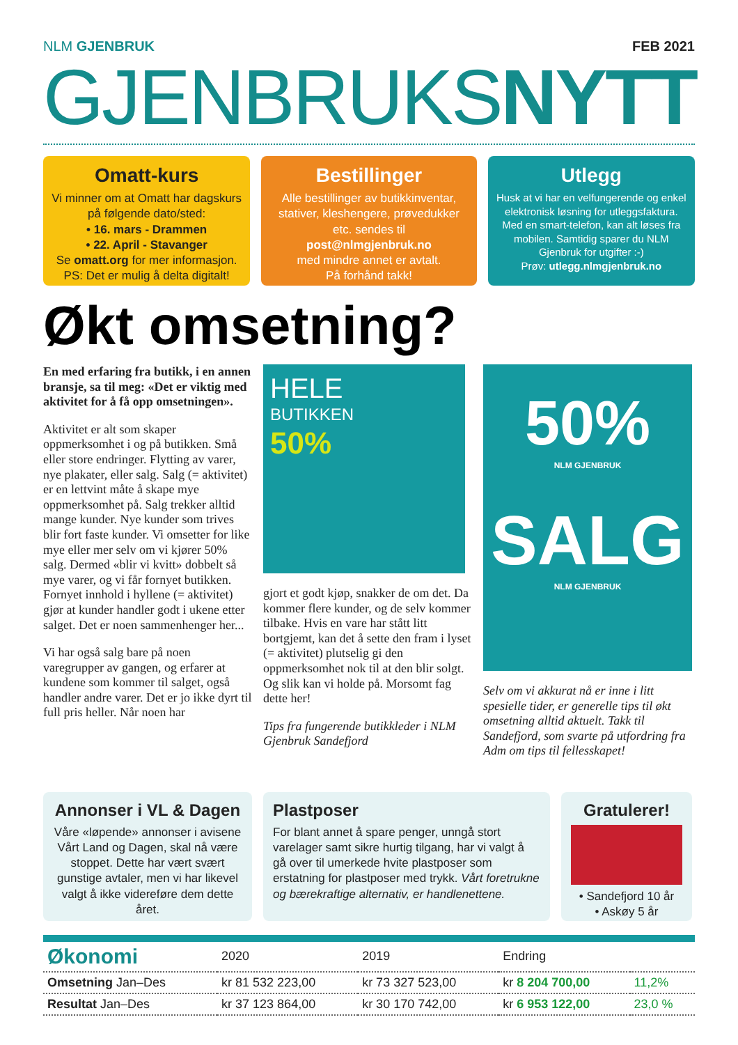NLM GJENBRUK FEB 2021
GJENBRUKSNYTT
Omatt-kurs
Vi minner om at Omatt har dagskurs på følgende dato/sted:
• 16. mars - Drammen
• 22. April - Stavanger
Se omatt.org for mer informasjon.
PS: Det er mulig å delta digitalt!
Bestillinger
Alle bestillinger av butikkinventar, stativer, kleshengere, prøvedukker etc. sendes til
post@nlmgjenbruk.no
med mindre annet er avtalt.
På forhånd takk!
Utlegg
Husk at vi har en velfungerende og enkel elektronisk løsning for utleggsfaktura. Med en smart-telefon, kan alt løses fra mobilen. Samtidig sparer du NLM Gjenbruk for utgifter :-)
Prøv: utlegg.nlmgjenbruk.no
Økt omsetning?
En med erfaring fra butikk, i en annen bransje, sa til meg: «Det er viktig med aktivitet for å få opp omsetningen».
Aktivitet er alt som skaper oppmerksomhet i og på butikken. Små eller store endringer. Flytting av varer, nye plakater, eller salg. Salg (= aktivitet) er en lettvint måte å skape mye oppmerksomhet på. Salg trekker alltid mange kunder. Nye kunder som trives blir fort faste kunder. Vi omsetter for like mye eller mer selv om vi kjører 50% salg. Dermed «blir vi kvitt» dobbelt så mye varer, og vi får fornyet butikken. Fornyet innhold i hyllene (= aktivitet) gjør at kunder handler godt i ukene etter salget. Det er noen sammenhenger her...
Vi har også salg bare på noen varegrupper av gangen, og erfarer at kundene som kommer til salget, også handler andre varer. Det er jo ikke dyrt til full pris heller. Når noen har
HELE
BUTIKKEN
50%
gjort et godt kjøp, snakker de om det. Da kommer flere kunder, og de selv kommer tilbake. Hvis en vare har stått litt bortgjemt, kan det å sette den fram i lyset (= aktivitet) plutselig gi den oppmerksomhet nok til at den blir solgt. Og slik kan vi holde på. Morsomt fag dette her!
Tips fra fungerende butikkleder i NLM Gjenbruk Sandefjord
50%
NLM GJENBRUK
SALG
NLM GJENBRUK
Selv om vi akkurat nå er inne i litt spesielle tider, er generelle tips til økt omsetning alltid aktuelt. Takk til Sandefjord, som svarte på utfordring fra Adm om tips til fellesskapet!
Annonser i VL & Dagen
Våre «løpende» annonser i avisene Vårt Land og Dagen, skal nå være stoppet. Dette har vært svært gunstige avtaler, men vi har likevel valgt å ikke videreføre dem dette året.
Plastposer
For blant annet å spare penger, unngå stort varelager samt sikre hurtig tilgang, har vi valgt å gå over til umerkede hvite plastposer som erstatning for plastposer med trykk. Vårt foretrukne og bærekraftige alternativ, er handlenettene.
Gratulerer!
• Sandefjord 10 år
• Askøy 5 år
| Økonomi | 2020 | 2019 | Endring | |
| Omsetning Jan–Des | kr 81 532 223,00 | kr 73 327 523,00 | kr 8 204 700,00 | 11,2% |
| Resultat Jan–Des | kr 37 123 864,00 | kr 30 170 742,00 | kr 6 953 122,00 | 23,0 % |